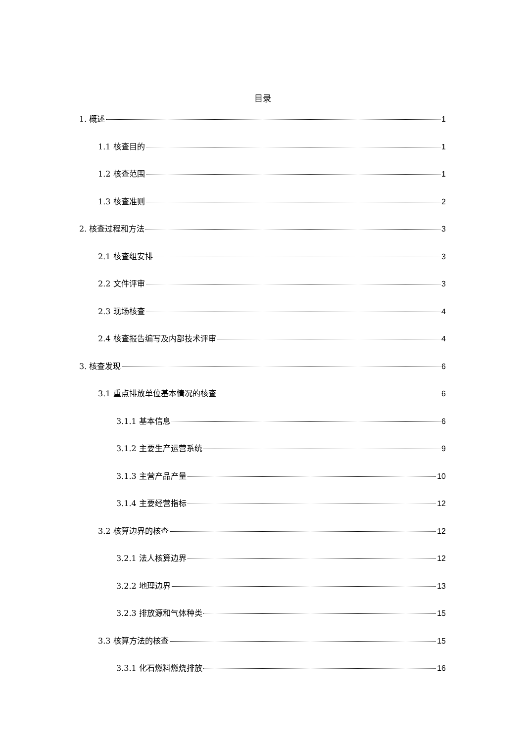目录
1. 概述 1
1.1 核查目的 1
1.2 核查范围 1
1.3 核查准则 2
2. 核查过程和方法 3
2.1 核查组安排 3
2.2 文件评审 3
2.3 现场核查 4
2.4 核查报告编写及内部技术评审 4
3. 核查发现 6
3.1 重点排放单位基本情况的核查 6
3.1.1 基本信息 6
3.1.2 主要生产运营系统 9
3.1.3 主营产品产量 10
3.1.4 主要经营指标 12
3.2 核算边界的核查 12
3.2.1 法人核算边界 12
3.2.2 地理边界 13
3.2.3 排放源和气体种类 15
3.3 核算方法的核查 15
3.3.1 化石燃料燃烧排放 16